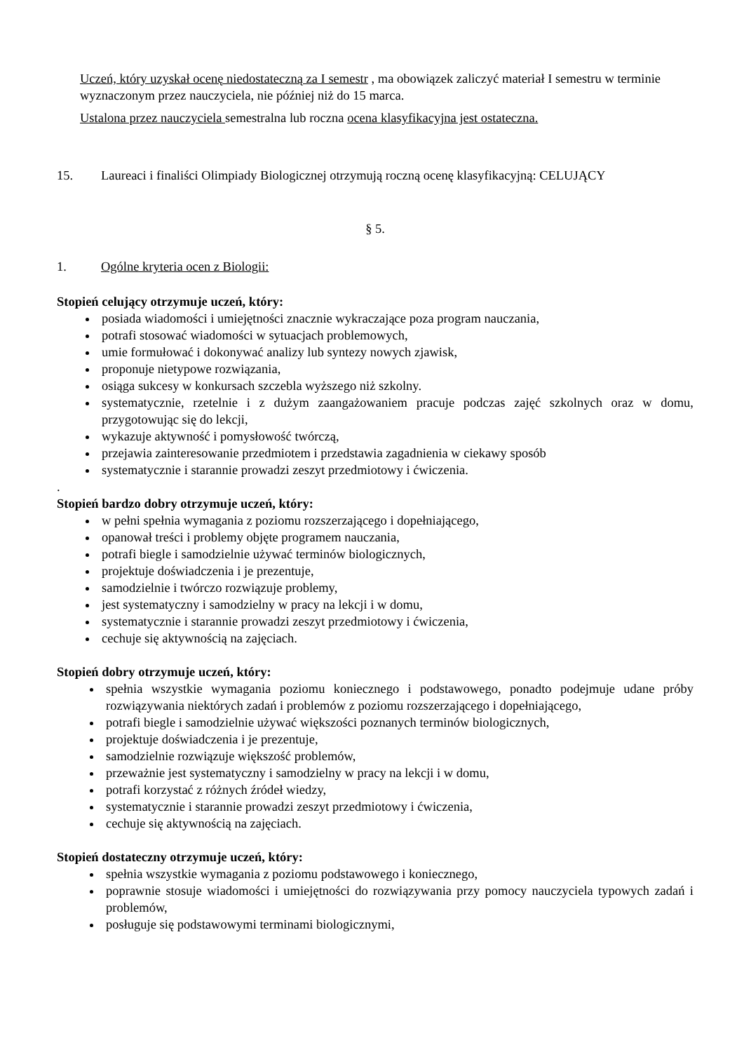Uczeń, który uzyskał ocenę niedostateczną za I semestr , ma obowiązek zaliczyć materiał I semestru w terminie wyznaczonym przez nauczyciela, nie później niż do 15 marca.
Ustalona przez nauczyciela semestralna lub roczna ocena klasyfikacyjna jest ostateczna.
15. Laureaci i finaliści Olimpiady Biologicznej otrzymują roczną ocenę klasyfikacyjną: CELUJĄCY
§ 5.
1. Ogólne kryteria ocen z Biologii:
Stopień celujący otrzymuje uczeń, który:
posiada wiadomości i umiejętności znacznie wykraczające poza program nauczania,
potrafi stosować wiadomości w sytuacjach problemowych,
umie formułować i dokonywać analizy lub syntezy nowych zjawisk,
proponuje nietypowe rozwiązania,
osiąga sukcesy w konkursach szczebla wyższego niż szkolny.
systematycznie, rzetelnie i z dużym zaangażowaniem pracuje podczas zajęć szkolnych oraz w domu, przygotowując się do lekcji,
wykazuje aktywność i pomysłowość twórczą,
przejawia zainteresowanie przedmiotem i przedstawia zagadnienia w ciekawy sposób
systematycznie i starannie prowadzi zeszyt przedmiotowy i ćwiczenia.
.
Stopień bardzo dobry otrzymuje uczeń, który:
w pełni spełnia wymagania z poziomu rozszerzającego i dopełniającego,
opanował treści i problemy objęte programem nauczania,
potrafi biegle i samodzielnie używać terminów biologicznych,
projektuje doświadczenia i je prezentuje,
samodzielnie i twórczo rozwiązuje problemy,
jest systematyczny i samodzielny w pracy na lekcji i w domu,
systematycznie i starannie prowadzi zeszyt przedmiotowy i ćwiczenia,
cechuje się aktywnością na zajęciach.
Stopień dobry otrzymuje uczeń, który:
spełnia wszystkie wymagania poziomu koniecznego i podstawowego, ponadto podejmuje udane próby rozwiązywania niektórych zadań i problemów z poziomu rozszerzającego i dopełniającego,
potrafi biegle i samodzielnie używać większości poznanych terminów biologicznych,
projektuje doświadczenia i je prezentuje,
samodzielnie rozwiązuje większość problemów,
przeważnie jest systematyczny i samodzielny w pracy na lekcji i w domu,
potrafi korzystać z różnych źródeł wiedzy,
systematycznie i starannie prowadzi zeszyt przedmiotowy i ćwiczenia,
cechuje się aktywnością na zajęciach.
Stopień dostateczny otrzymuje uczeń, który:
spełnia wszystkie wymagania z poziomu podstawowego i koniecznego,
poprawnie stosuje wiadomości i umiejętności do rozwiązywania przy pomocy nauczyciela typowych zadań i problemów,
posługuje się podstawowymi terminami biologicznymi,